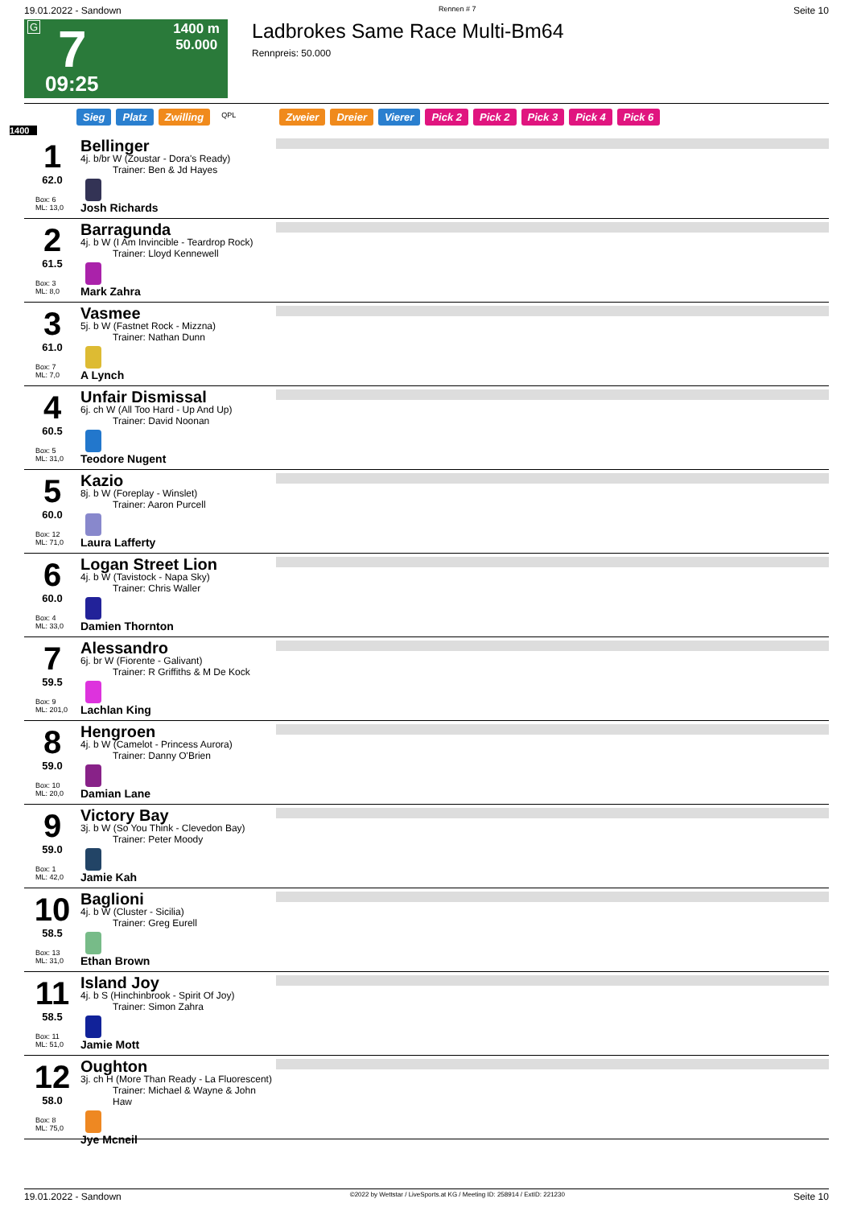19.01.2022 - Sandown Rennen # 7 Seite 10
G
7
1400 m
50.000
09:25
Ladbrokes Same Race Multi-Bm64
Rennpreis: 50.000
Sieg Platz Zwilling QPL Zweier Dreier Vierer Pick 2 Pick 2 Pick 3 Pick 4 Pick 6
1400
1
62.0
Box: 6
ML: 13,0
Bellinger
4j. b/br W (Zoustar - Dora's Ready)
Trainer: Ben & Jd Hayes
Josh Richards
2
61.5
Box: 3
ML: 8,0
Barragunda
4j. b W (I Am Invincible - Teardrop Rock)
Trainer: Lloyd Kennewell
Mark Zahra
3
61.0
Box: 7
ML: 7,0
Vasmee
5j. b W (Fastnet Rock - Mizzna)
Trainer: Nathan Dunn
A Lynch
4
60.5
Box: 5
ML: 31,0
Unfair Dismissal
6j. ch W (All Too Hard - Up And Up)
Trainer: David Noonan
Teodore Nugent
5
60.0
Box: 12
ML: 71,0
Kazio
8j. b W (Foreplay - Winslet)
Trainer: Aaron Purcell
Laura Lafferty
6
60.0
Box: 4
ML: 33,0
Logan Street Lion
4j. b W (Tavistock - Napa Sky)
Trainer: Chris Waller
Damien Thornton
7
59.5
Box: 9
ML: 201,0
Alessandro
6j. br W (Fiorente - Galivant)
Trainer: R Griffiths & M De Kock
Lachlan King
8
59.0
Box: 10
ML: 20,0
Hengroen
4j. b W (Camelot - Princess Aurora)
Trainer: Danny O'Brien
Damian Lane
9
59.0
Box: 1
ML: 42,0
Victory Bay
3j. b W (So You Think - Clevedon Bay)
Trainer: Peter Moody
Jamie Kah
10
58.5
Box: 13
ML: 31,0
Baglioni
4j. b W (Cluster - Sicilia)
Trainer: Greg Eurell
Ethan Brown
11
58.5
Box: 11
ML: 51,0
Island Joy
4j. b S (Hinchinbrook - Spirit Of Joy)
Trainer: Simon Zahra
Jamie Mott
12
58.0
Box: 8
ML: 75,0
Oughton
3j. ch H (More Than Ready - La Fluorescent)
Trainer: Michael & Wayne & John Haw
Jye Mcneil
19.01.2022 - Sandown ©2022 by Wettstar / LiveSports.at KG / Meeting ID: 258914 / ExtID: 221230 Seite 10